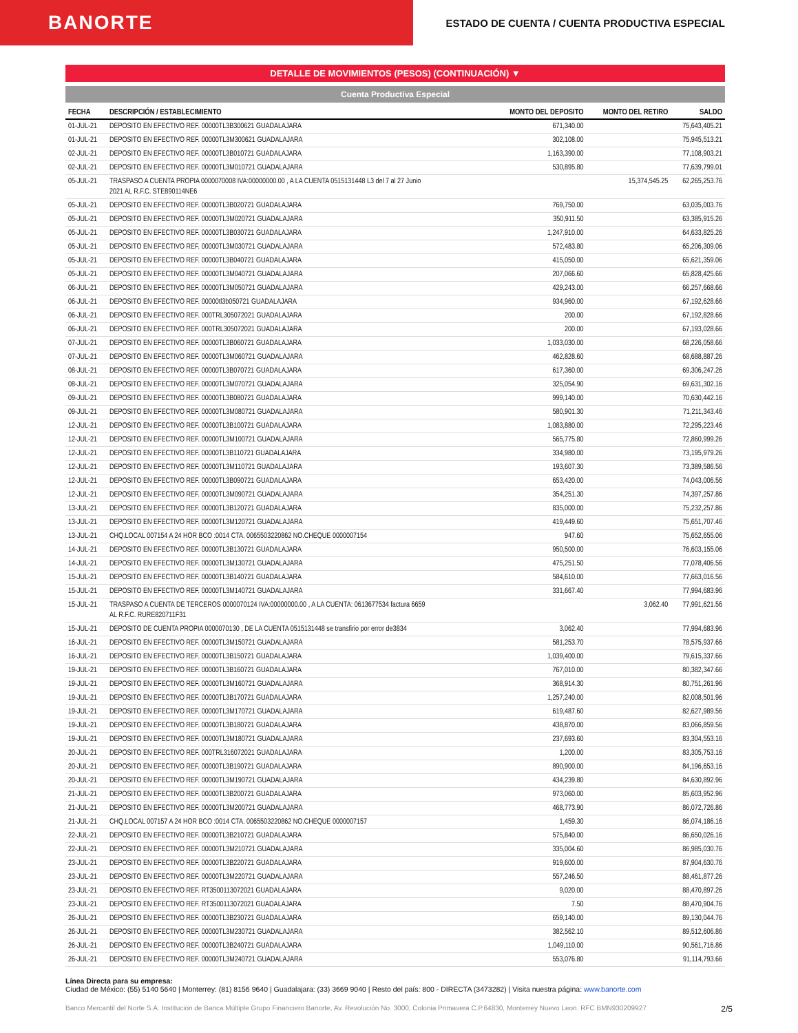BANORTE
ESTADO DE CUENTA / CUENTA PRODUCTIVA ESPECIAL
DETALLE DE MOVIMIENTOS (PESOS) (CONTINUACIÓN) ▼
Cuenta Productiva Especial
| FECHA | DESCRIPCIÓN / ESTABLECIMIENTO | MONTO DEL DEPOSITO | MONTO DEL RETIRO | SALDO |
| --- | --- | --- | --- | --- |
| 01-JUL-21 | DEPOSITO EN EFECTIVO REF. 00000TL3B300621 GUADALAJARA | 671,340.00 | | 75,643,405.21 |
| 01-JUL-21 | DEPOSITO EN EFECTIVO REF. 00000TL3M300621 GUADALAJARA | 302,108.00 | | 75,945,513.21 |
| 02-JUL-21 | DEPOSITO EN EFECTIVO REF. 00000TL3B010721 GUADALAJARA | 1,163,390.00 | | 77,108,903.21 |
| 02-JUL-21 | DEPOSITO EN EFECTIVO REF. 00000TL3M010721 GUADALAJARA | 530,895.80 | | 77,639,799.01 |
| 05-JUL-21 | TRASPASO A CUENTA PROPIA 0000070008 IVA:00000000.00 , A LA CUENTA 0515131448 L3 del 7 al 27 Junio 2021 AL R.F.C. STE890114NE6 | | 15,374,545.25 | 62,265,253.76 |
| 05-JUL-21 | DEPOSITO EN EFECTIVO REF. 00000TL3B020721 GUADALAJARA | 769,750.00 | | 63,035,003.76 |
| 05-JUL-21 | DEPOSITO EN EFECTIVO REF. 00000TL3M020721 GUADALAJARA | 350,911.50 | | 63,385,915.26 |
| 05-JUL-21 | DEPOSITO EN EFECTIVO REF. 00000TL3B030721 GUADALAJARA | 1,247,910.00 | | 64,633,825.26 |
| 05-JUL-21 | DEPOSITO EN EFECTIVO REF. 00000TL3M030721 GUADALAJARA | 572,483.80 | | 65,206,309.06 |
| 05-JUL-21 | DEPOSITO EN EFECTIVO REF. 00000TL3B040721 GUADALAJARA | 415,050.00 | | 65,621,359.06 |
| 05-JUL-21 | DEPOSITO EN EFECTIVO REF. 00000TL3M040721 GUADALAJARA | 207,066.60 | | 65,828,425.66 |
| 06-JUL-21 | DEPOSITO EN EFECTIVO REF. 00000TL3M050721 GUADALAJARA | 429,243.00 | | 66,257,668.66 |
| 06-JUL-21 | DEPOSITO EN EFECTIVO REF. 00000tl3b050721 GUADALAJARA | 934,960.00 | | 67,192,628.66 |
| 06-JUL-21 | DEPOSITO EN EFECTIVO REF. 000TRL305072021 GUADALAJARA | 200.00 | | 67,192,828.66 |
| 06-JUL-21 | DEPOSITO EN EFECTIVO REF. 000TRL305072021 GUADALAJARA | 200.00 | | 67,193,028.66 |
| 07-JUL-21 | DEPOSITO EN EFECTIVO REF. 00000TL3B060721 GUADALAJARA | 1,033,030.00 | | 68,226,058.66 |
| 07-JUL-21 | DEPOSITO EN EFECTIVO REF. 00000TL3M060721 GUADALAJARA | 462,828.60 | | 68,688,887.26 |
| 08-JUL-21 | DEPOSITO EN EFECTIVO REF. 00000TL3B070721 GUADALAJARA | 617,360.00 | | 69,306,247.26 |
| 08-JUL-21 | DEPOSITO EN EFECTIVO REF. 00000TL3M070721 GUADALAJARA | 325,054.90 | | 69,631,302.16 |
| 09-JUL-21 | DEPOSITO EN EFECTIVO REF. 00000TL3B080721 GUADALAJARA | 999,140.00 | | 70,630,442.16 |
| 09-JUL-21 | DEPOSITO EN EFECTIVO REF. 00000TL3M080721 GUADALAJARA | 580,901.30 | | 71,211,343.46 |
| 12-JUL-21 | DEPOSITO EN EFECTIVO REF. 00000TL3B100721 GUADALAJARA | 1,083,880.00 | | 72,295,223.46 |
| 12-JUL-21 | DEPOSITO EN EFECTIVO REF. 00000TL3M100721 GUADALAJARA | 565,775.80 | | 72,860,999.26 |
| 12-JUL-21 | DEPOSITO EN EFECTIVO REF. 00000TL3B110721 GUADALAJARA | 334,980.00 | | 73,195,979.26 |
| 12-JUL-21 | DEPOSITO EN EFECTIVO REF. 00000TL3M110721 GUADALAJARA | 193,607.30 | | 73,389,586.56 |
| 12-JUL-21 | DEPOSITO EN EFECTIVO REF. 00000TL3B090721 GUADALAJARA | 653,420.00 | | 74,043,006.56 |
| 12-JUL-21 | DEPOSITO EN EFECTIVO REF. 00000TL3M090721 GUADALAJARA | 354,251.30 | | 74,397,257.86 |
| 13-JUL-21 | DEPOSITO EN EFECTIVO REF. 00000TL3B120721 GUADALAJARA | 835,000.00 | | 75,232,257.86 |
| 13-JUL-21 | DEPOSITO EN EFECTIVO REF. 00000TL3M120721 GUADALAJARA | 419,449.60 | | 75,651,707.46 |
| 13-JUL-21 | CHQ.LOCAL 007154 A 24 HOR BCO :0014 CTA. 0065503220862 NO.CHEQUE 0000007154 | 947.60 | | 75,652,655.06 |
| 14-JUL-21 | DEPOSITO EN EFECTIVO REF. 00000TL3B130721 GUADALAJARA | 950,500.00 | | 76,603,155.06 |
| 14-JUL-21 | DEPOSITO EN EFECTIVO REF. 00000TL3M130721 GUADALAJARA | 475,251.50 | | 77,078,406.56 |
| 15-JUL-21 | DEPOSITO EN EFECTIVO REF. 00000TL3B140721 GUADALAJARA | 584,610.00 | | 77,663,016.56 |
| 15-JUL-21 | DEPOSITO EN EFECTIVO REF. 00000TL3M140721 GUADALAJARA | 331,667.40 | | 77,994,683.96 |
| 15-JUL-21 | TRASPASO A CUENTA DE TERCEROS 0000070124 IVA:00000000.00 , A LA CUENTA: 0613677534 factura 6659 AL R.F.C. RURE820711F31 | | 3,062.40 | 77,991,621.56 |
| 15-JUL-21 | DEPOSITO DE CUENTA PROPIA 0000070130 , DE LA CUENTA 0515131448 se transfirio por error de3834 | 3,062.40 | | 77,994,683.96 |
| 16-JUL-21 | DEPOSITO EN EFECTIVO REF. 00000TL3M150721 GUADALAJARA | 581,253.70 | | 78,575,937.66 |
| 16-JUL-21 | DEPOSITO EN EFECTIVO REF. 00000TL3B150721 GUADALAJARA | 1,039,400.00 | | 79,615,337.66 |
| 19-JUL-21 | DEPOSITO EN EFECTIVO REF. 00000TL3B160721 GUADALAJARA | 767,010.00 | | 80,382,347.66 |
| 19-JUL-21 | DEPOSITO EN EFECTIVO REF. 00000TL3M160721 GUADALAJARA | 368,914.30 | | 80,751,261.96 |
| 19-JUL-21 | DEPOSITO EN EFECTIVO REF. 00000TL3B170721 GUADALAJARA | 1,257,240.00 | | 82,008,501.96 |
| 19-JUL-21 | DEPOSITO EN EFECTIVO REF. 00000TL3M170721 GUADALAJARA | 619,487.60 | | 82,627,989.56 |
| 19-JUL-21 | DEPOSITO EN EFECTIVO REF. 00000TL3B180721 GUADALAJARA | 438,870.00 | | 83,066,859.56 |
| 19-JUL-21 | DEPOSITO EN EFECTIVO REF. 00000TL3M180721 GUADALAJARA | 237,693.60 | | 83,304,553.16 |
| 20-JUL-21 | DEPOSITO EN EFECTIVO REF. 000TRL316072021 GUADALAJARA | 1,200.00 | | 83,305,753.16 |
| 20-JUL-21 | DEPOSITO EN EFECTIVO REF. 00000TL3B190721 GUADALAJARA | 890,900.00 | | 84,196,653.16 |
| 20-JUL-21 | DEPOSITO EN EFECTIVO REF. 00000TL3M190721 GUADALAJARA | 434,239.80 | | 84,630,892.96 |
| 21-JUL-21 | DEPOSITO EN EFECTIVO REF. 00000TL3B200721 GUADALAJARA | 973,060.00 | | 85,603,952.96 |
| 21-JUL-21 | DEPOSITO EN EFECTIVO REF. 00000TL3M200721 GUADALAJARA | 468,773.90 | | 86,072,726.86 |
| 21-JUL-21 | CHQ.LOCAL 007157 A 24 HOR BCO :0014 CTA. 0065503220862 NO.CHEQUE 0000007157 | 1,459.30 | | 86,074,186.16 |
| 22-JUL-21 | DEPOSITO EN EFECTIVO REF. 00000TL3B210721 GUADALAJARA | 575,840.00 | | 86,650,026.16 |
| 22-JUL-21 | DEPOSITO EN EFECTIVO REF. 00000TL3M210721 GUADALAJARA | 335,004.60 | | 86,985,030.76 |
| 23-JUL-21 | DEPOSITO EN EFECTIVO REF. 00000TL3B220721 GUADALAJARA | 919,600.00 | | 87,904,630.76 |
| 23-JUL-21 | DEPOSITO EN EFECTIVO REF. 00000TL3M220721 GUADALAJARA | 557,246.50 | | 88,461,877.26 |
| 23-JUL-21 | DEPOSITO EN EFECTIVO REF. RT3500113072021 GUADALAJARA | 9,020.00 | | 88,470,897.26 |
| 23-JUL-21 | DEPOSITO EN EFECTIVO REF. RT3500113072021 GUADALAJARA | 7.50 | | 88,470,904.76 |
| 26-JUL-21 | DEPOSITO EN EFECTIVO REF. 00000TL3B230721 GUADALAJARA | 659,140.00 | | 89,130,044.76 |
| 26-JUL-21 | DEPOSITO EN EFECTIVO REF. 00000TL3M230721 GUADALAJARA | 382,562.10 | | 89,512,606.86 |
| 26-JUL-21 | DEPOSITO EN EFECTIVO REF. 00000TL3B240721 GUADALAJARA | 1,049,110.00 | | 90,561,716.86 |
| 26-JUL-21 | DEPOSITO EN EFECTIVO REF. 00000TL3M240721 GUADALAJARA | 553,076.80 | | 91,114,793.66 |
Línea Directa para su empresa:
Ciudad de México: (55) 5140 5640 | Monterrey: (81) 8156 9640 | Guadalajara: (33) 3669 9040 | Resto del país: 800 - DIRECTA (3473282) | Visita nuestra página: www.banorte.com
Banco Mercantil del Norte S.A. Institución de Banca Múltiple Grupo Financiero Banorte, Av. Revolución No. 3000, Colonia Primavera C.P.64830, Monterrey Nuevo Leon. RFC BMN930209927 2/5